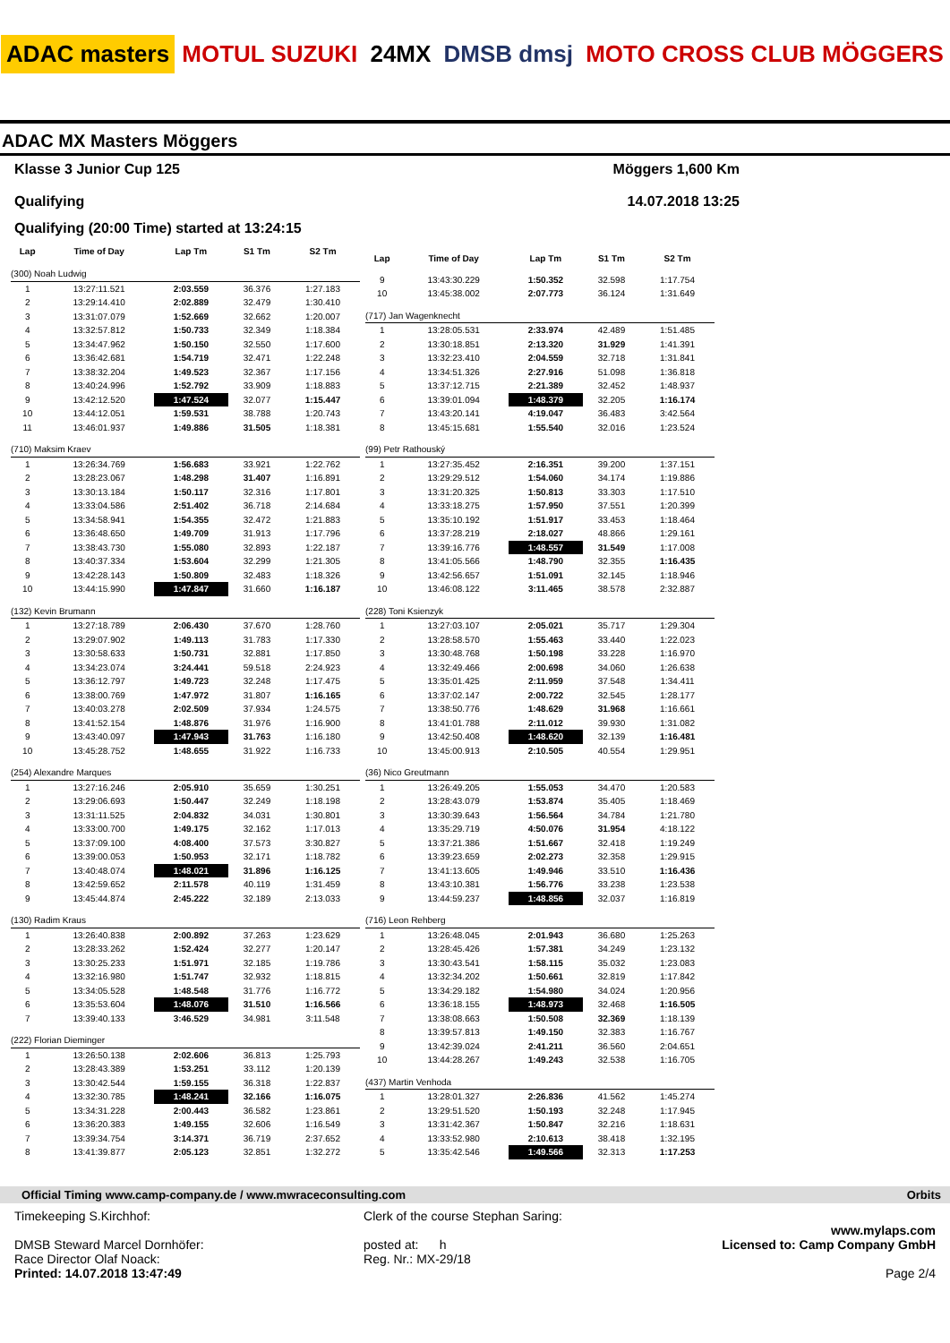ADAC masters MOTUL SUZUKI 24MX DMSB dmsj MOTO CROSS CLUB MÖGGERS
ADAC MX Masters Möggers
Klasse 3 Junior Cup 125 Möggers 1,600 Km
Qualifying 14.07.2018 13:25
Qualifying (20:00 Time) started at 13:24:15
| Lap | Time of Day | Lap Tm | S1 Tm | S2 Tm |
| --- | --- | --- | --- | --- |
| (300) Noah Ludwig | | | | |
| 1 | 13:27:11.521 | 2:03.559 | 36.376 | 1:27.183 |
| 2 | 13:29:14.410 | 2:02.889 | 32.479 | 1:30.410 |
| 3 | 13:31:07.079 | 1:52.669 | 32.662 | 1:20.007 |
| 4 | 13:32:57.812 | 1:50.733 | 32.349 | 1:18.384 |
| 5 | 13:34:47.962 | 1:50.150 | 32.550 | 1:17.600 |
| 6 | 13:36:42.681 | 1:54.719 | 32.471 | 1:22.248 |
| 7 | 13:38:32.204 | 1:49.523 | 32.367 | 1:17.156 |
| 8 | 13:40:24.996 | 1:52.792 | 33.909 | 1:18.883 |
| 9 | 13:42:12.520 | 1:47.524 | 32.077 | 1:15.447 |
| 10 | 13:44:12.051 | 1:59.531 | 38.788 | 1:20.743 |
| 11 | 13:46:01.937 | 1:49.886 | 31.505 | 1:18.381 |
| (710) Maksim Kraev | | | | |
| 1 | 13:26:34.769 | 1:56.683 | 33.921 | 1:22.762 |
| 2 | 13:28:23.067 | 1:48.298 | 31.407 | 1:16.891 |
| 3 | 13:30:13.184 | 1:50.117 | 32.316 | 1:17.801 |
| 4 | 13:33:04.586 | 2:51.402 | 36.718 | 2:14.684 |
| 5 | 13:34:58.941 | 1:54.355 | 32.472 | 1:21.883 |
| 6 | 13:36:48.650 | 1:49.709 | 31.913 | 1:17.796 |
| 7 | 13:38:43.730 | 1:55.080 | 32.893 | 1:22.187 |
| 8 | 13:40:37.334 | 1:53.604 | 32.299 | 1:21.305 |
| 9 | 13:42:28.143 | 1:50.809 | 32.483 | 1:18.326 |
| 10 | 13:44:15.990 | 1:47.847 | 31.660 | 1:16.187 |
| (132) Kevin Brumann | | | | |
| 1 | 13:27:18.789 | 2:06.430 | 37.670 | 1:28.760 |
| 2 | 13:29:07.902 | 1:49.113 | 31.783 | 1:17.330 |
| 3 | 13:30:58.633 | 1:50.731 | 32.881 | 1:17.850 |
| 4 | 13:34:23.074 | 3:24.441 | 59.518 | 2:24.923 |
| 5 | 13:36:12.797 | 1:49.723 | 32.248 | 1:17.475 |
| 6 | 13:38:00.769 | 1:47.972 | 31.807 | 1:16.165 |
| 7 | 13:40:03.278 | 2:02.509 | 37.934 | 1:24.575 |
| 8 | 13:41:52.154 | 1:48.876 | 31.976 | 1:16.900 |
| 9 | 13:43:40.097 | 1:47.943 | 31.763 | 1:16.180 |
| 10 | 13:45:28.752 | 1:48.655 | 31.922 | 1:16.733 |
| (254) Alexandre Marques | | | | |
| 1 | 13:27:16.246 | 2:05.910 | 35.659 | 1:30.251 |
| 2 | 13:29:06.693 | 1:50.447 | 32.249 | 1:18.198 |
| 3 | 13:31:11.525 | 2:04.832 | 34.031 | 1:30.801 |
| 4 | 13:33:00.700 | 1:49.175 | 32.162 | 1:17.013 |
| 5 | 13:37:09.100 | 4:08.400 | 37.573 | 3:30.827 |
| 6 | 13:39:00.053 | 1:50.953 | 32.171 | 1:18.782 |
| 7 | 13:40:48.074 | 1:48.021 | 31.896 | 1:16.125 |
| 8 | 13:42:59.652 | 2:11.578 | 40.119 | 1:31.459 |
| 9 | 13:45:44.874 | 2:45.222 | 32.189 | 2:13.033 |
| (130) Radim Kraus | | | | |
| 1 | 13:26:40.838 | 2:00.892 | 37.263 | 1:23.629 |
| 2 | 13:28:33.262 | 1:52.424 | 32.277 | 1:20.147 |
| 3 | 13:30:25.233 | 1:51.971 | 32.185 | 1:19.786 |
| 4 | 13:32:16.980 | 1:51.747 | 32.932 | 1:18.815 |
| 5 | 13:34:05.528 | 1:48.548 | 31.776 | 1:16.772 |
| 6 | 13:35:53.604 | 1:48.076 | 31.510 | 1:16.566 |
| 7 | 13:39:40.133 | 3:46.529 | 34.981 | 3:11.548 |
| (222) Florian Dieminger | | | | |
| 1 | 13:26:50.138 | 2:02.606 | 36.813 | 1:25.793 |
| 2 | 13:28:43.389 | 1:53.251 | 33.112 | 1:20.139 |
| 3 | 13:30:42.544 | 1:59.155 | 36.318 | 1:22.837 |
| 4 | 13:32:30.785 | 1:48.241 | 32.166 | 1:16.075 |
| 5 | 13:34:31.228 | 2:00.443 | 36.582 | 1:23.861 |
| 6 | 13:36:20.383 | 1:49.155 | 32.606 | 1:16.549 |
| 7 | 13:39:34.754 | 3:14.371 | 36.719 | 2:37.652 |
| 8 | 13:41:39.877 | 2:05.123 | 32.851 | 1:32.272 |
| Lap | Time of Day | Lap Tm | S1 Tm | S2 Tm |
| --- | --- | --- | --- | --- |
| 9 | 13:43:30.229 | 1:50.352 | 32.598 | 1:17.754 |
| 10 | 13:45:38.002 | 2:07.773 | 36.124 | 1:31.649 |
| (717) Jan Wagenknecht | | | | |
| 1 | 13:28:05.531 | 2:33.974 | 42.489 | 1:51.485 |
| 2 | 13:30:18.851 | 2:13.320 | 31.929 | 1:41.391 |
| 3 | 13:32:23.410 | 2:04.559 | 32.718 | 1:31.841 |
| 4 | 13:34:51.326 | 2:27.916 | 51.098 | 1:36.818 |
| 5 | 13:37:12.715 | 2:21.389 | 32.452 | 1:48.937 |
| 6 | 13:39:01.094 | 1:48.379 | 32.205 | 1:16.174 |
| 7 | 13:43:20.141 | 4:19.047 | 36.483 | 3:42.564 |
| 8 | 13:45:15.681 | 1:55.540 | 32.016 | 1:23.524 |
| (99) Petr Rathouský | | | | |
| 1 | 13:27:35.452 | 2:16.351 | 39.200 | 1:37.151 |
| 2 | 13:29:29.512 | 1:54.060 | 34.174 | 1:19.886 |
| 3 | 13:31:20.325 | 1:50.813 | 33.303 | 1:17.510 |
| 4 | 13:33:18.275 | 1:57.950 | 37.551 | 1:20.399 |
| 5 | 13:35:10.192 | 1:51.917 | 33.453 | 1:18.464 |
| 6 | 13:37:28.219 | 2:18.027 | 48.866 | 1:29.161 |
| 7 | 13:39:16.776 | 1:48.557 | 31.549 | 1:17.008 |
| 8 | 13:41:05.566 | 1:48.790 | 32.355 | 1:16.435 |
| 9 | 13:42:56.657 | 1:51.091 | 32.145 | 1:18.946 |
| 10 | 13:46:08.122 | 3:11.465 | 38.578 | 2:32.887 |
| (228) Toni Ksienzyk | | | | |
| 1 | 13:27:03.107 | 2:05.021 | 35.717 | 1:29.304 |
| 2 | 13:28:58.570 | 1:55.463 | 33.440 | 1:22.023 |
| 3 | 13:30:48.768 | 1:50.198 | 33.228 | 1:16.970 |
| 4 | 13:32:49.466 | 2:00.698 | 34.060 | 1:26.638 |
| 5 | 13:35:01.425 | 2:11.959 | 37.548 | 1:34.411 |
| 6 | 13:37:02.147 | 2:00.722 | 32.545 | 1:28.177 |
| 7 | 13:38:50.776 | 1:48.629 | 31.968 | 1:16.661 |
| 8 | 13:41:01.788 | 2:11.012 | 39.930 | 1:31.082 |
| 9 | 13:42:50.408 | 1:48.620 | 32.139 | 1:16.481 |
| 10 | 13:45:00.913 | 2:10.505 | 40.554 | 1:29.951 |
| (36) Nico Greutmann | | | | |
| 1 | 13:26:49.205 | 1:55.053 | 34.470 | 1:20.583 |
| 2 | 13:28:43.079 | 1:53.874 | 35.405 | 1:18.469 |
| 3 | 13:30:39.643 | 1:56.564 | 34.784 | 1:21.780 |
| 4 | 13:35:29.719 | 4:50.076 | 31.954 | 4:18.122 |
| 5 | 13:37:21.386 | 1:51.667 | 32.418 | 1:19.249 |
| 6 | 13:39:23.659 | 2:02.273 | 32.358 | 1:29.915 |
| 7 | 13:41:13.605 | 1:49.946 | 33.510 | 1:16.436 |
| 8 | 13:43:10.381 | 1:56.776 | 33.238 | 1:23.538 |
| 9 | 13:44:59.237 | 1:48.856 | 32.037 | 1:16.819 |
| (716) Leon Rehberg | | | | |
| 1 | 13:26:48.045 | 2:01.943 | 36.680 | 1:25.263 |
| 2 | 13:28:45.426 | 1:57.381 | 34.249 | 1:23.132 |
| 3 | 13:30:43.541 | 1:58.115 | 35.032 | 1:23.083 |
| 4 | 13:32:34.202 | 1:50.661 | 32.819 | 1:17.842 |
| 5 | 13:34:29.182 | 1:54.980 | 34.024 | 1:20.956 |
| 6 | 13:36:18.155 | 1:48.973 | 32.468 | 1:16.505 |
| 7 | 13:38:08.663 | 1:50.508 | 32.369 | 1:18.139 |
| 8 | 13:39:57.813 | 1:49.150 | 32.383 | 1:16.767 |
| 9 | 13:42:39.024 | 2:41.211 | 36.560 | 2:04.651 |
| 10 | 13:44:28.267 | 1:49.243 | 32.538 | 1:16.705 |
| (437) Martin Venhoda | | | | |
| 1 | 13:28:01.327 | 2:26.836 | 41.562 | 1:45.274 |
| 2 | 13:29:51.520 | 1:50.193 | 32.248 | 1:17.945 |
| 3 | 13:31:42.367 | 1:50.847 | 32.216 | 1:18.631 |
| 4 | 13:33:52.980 | 2:10.613 | 38.418 | 1:32.195 |
| 5 | 13:35:42.546 | 1:49.566 | 32.313 | 1:17.253 |
Official Timing www.camp-company.de / www.mwraceconsulting.com Orbits
Timekeeping S.Kirchhof:
DMSB Steward Marcel Dornhöfer:
Race Director Olaf Noack:
Printed: 14.07.2018 13:47:49
Clerk of the course Stephan Saring:
posted at: h
Reg. Nr.: MX-29/18
www.mylaps.com
Licensed to: Camp Company GmbH
Page 2/4